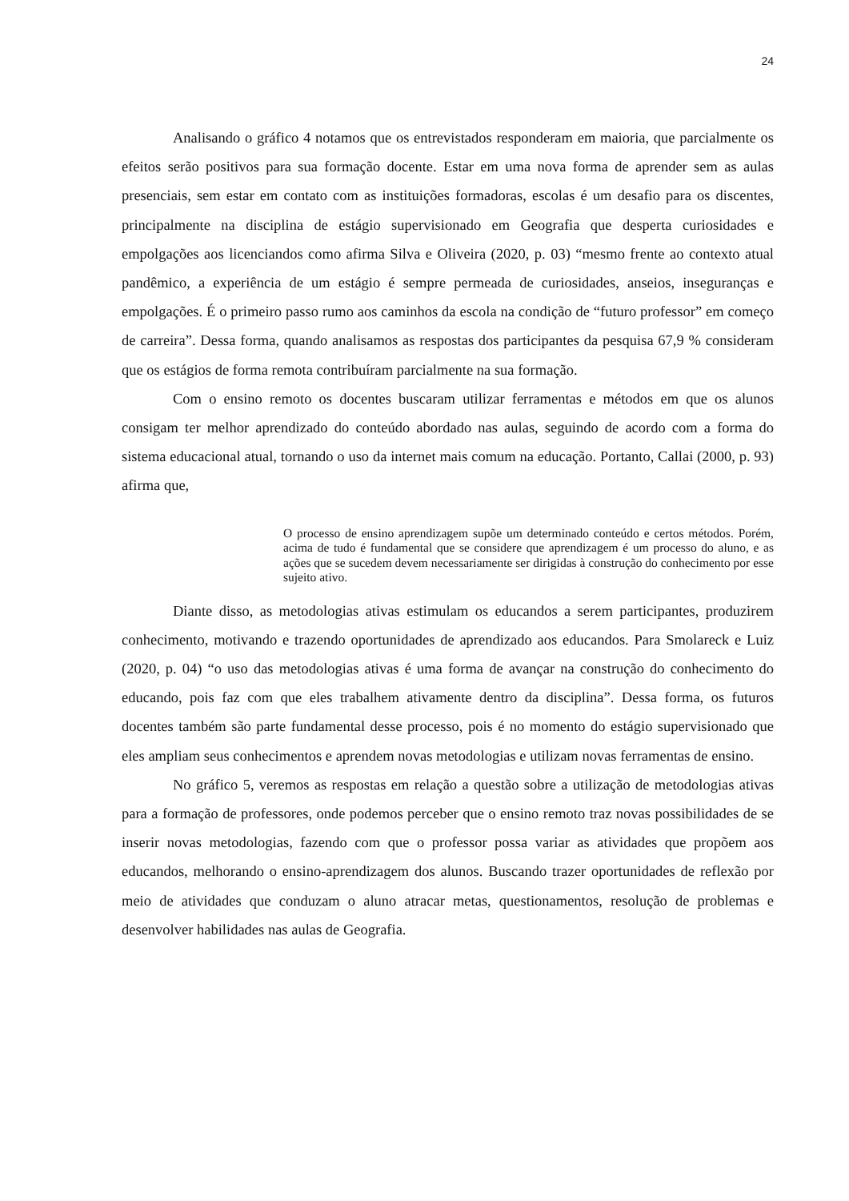24
Analisando o gráfico 4 notamos que os entrevistados responderam em maioria, que parcialmente os efeitos serão positivos para sua formação docente. Estar em uma nova forma de aprender sem as aulas presenciais, sem estar em contato com as instituições formadoras, escolas é um desafio para os discentes, principalmente na disciplina de estágio supervisionado em Geografia que desperta curiosidades e empolgações aos licenciandos como afirma Silva e Oliveira (2020, p. 03) “mesmo frente ao contexto atual pandêmico, a experiência de um estágio é sempre permeada de curiosidades, anseios, inseguranças e empolgações. É o primeiro passo rumo aos caminhos da escola na condição de “futuro professor” em começo de carreira”. Dessa forma, quando analisamos as respostas dos participantes da pesquisa 67,9 % consideram que os estágios de forma remota contribuíram parcialmente na sua formação.
Com o ensino remoto os docentes buscaram utilizar ferramentas e métodos em que os alunos consigam ter melhor aprendizado do conteúdo abordado nas aulas, seguindo de acordo com a forma do sistema educacional atual, tornando o uso da internet mais comum na educação. Portanto, Callai (2000, p. 93) afirma que,
O processo de ensino aprendizagem supõe um determinado conteúdo e certos métodos. Porém, acima de tudo é fundamental que se considere que aprendizagem é um processo do aluno, e as ações que se sucedem devem necessariamente ser dirigidas à construção do conhecimento por esse sujeito ativo.
Diante disso, as metodologias ativas estimulam os educandos a serem participantes, produzirem conhecimento, motivando e trazendo oportunidades de aprendizado aos educandos. Para Smolareck e Luiz (2020, p. 04) “o uso das metodologias ativas é uma forma de avançar na construção do conhecimento do educando, pois faz com que eles trabalhem ativamente dentro da disciplina”. Dessa forma, os futuros docentes também são parte fundamental desse processo, pois é no momento do estágio supervisionado que eles ampliam seus conhecimentos e aprendem novas metodologias e utilizam novas ferramentas de ensino.
No gráfico 5, veremos as respostas em relação a questão sobre a utilização de metodologias ativas para a formação de professores, onde podemos perceber que o ensino remoto traz novas possibilidades de se inserir novas metodologias, fazendo com que o professor possa variar as atividades que propõem aos educandos, melhorando o ensino-aprendizagem dos alunos. Buscando trazer oportunidades de reflexão por meio de atividades que conduzam o aluno atracar metas, questionamentos, resolução de problemas e desenvolver habilidades nas aulas de Geografia.